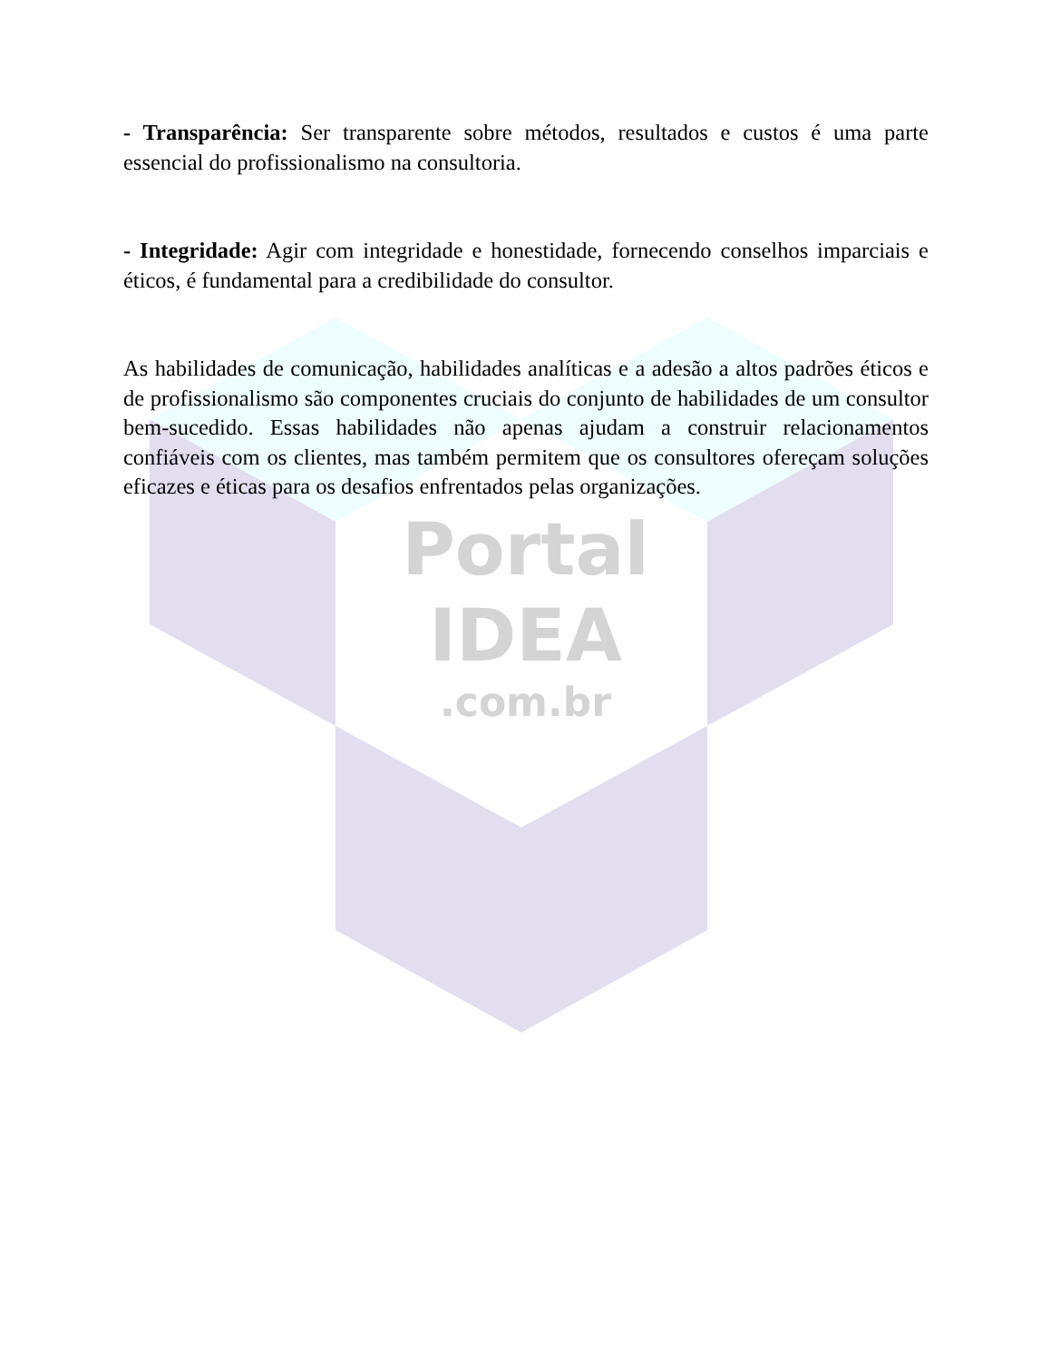- Transparência: Ser transparente sobre métodos, resultados e custos é uma parte essencial do profissionalismo na consultoria.
- Integridade: Agir com integridade e honestidade, fornecendo conselhos imparciais e éticos, é fundamental para a credibilidade do consultor.
As habilidades de comunicação, habilidades analíticas e a adesão a altos padrões éticos e de profissionalismo são componentes cruciais do conjunto de habilidades de um consultor bem-sucedido. Essas habilidades não apenas ajudam a construir relacionamentos confiáveis com os clientes, mas também permitem que os consultores ofereçam soluções eficazes e éticas para os desafios enfrentados pelas organizações.
Portal
IDEA
.com.br